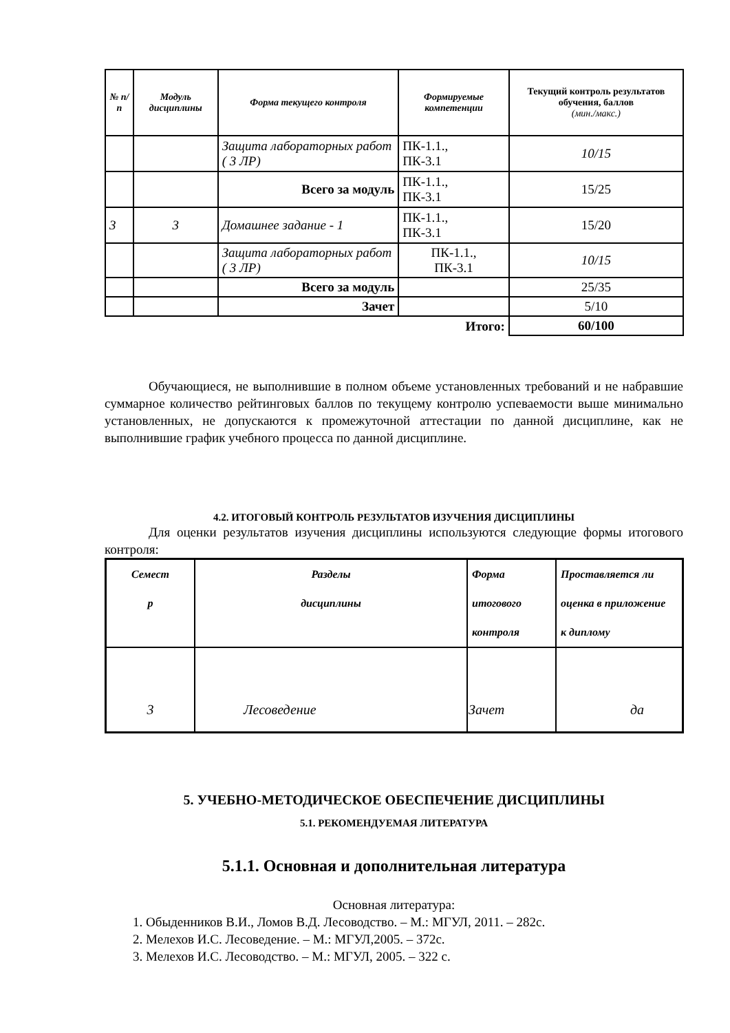| № п/п | Модуль дисциплины | Форма текущего контроля | Формируемые компетенции | Текущий контроль результатов обучения, баллов (мин./макс.) |
| --- | --- | --- | --- | --- |
| | | Защита лабораторных работ ( 3 ЛР) | ПК-1.1., ПК-3.1 | 10/15 |
| | | Всего за модуль | ПК-1.1., ПК-3.1 | 15/25 |
| 3 | 3 | Домашнее задание - 1 | ПК-1.1., ПК-3.1 | 15/20 |
| | | Защита лабораторных работ ( 3 ЛР) | ПК-1.1., ПК-3.1 | 10/15 |
| | | Всего за модуль | | 25/35 |
| | | Зачет | | 5/10 |
| Итого: | | | | 60/100 |
Обучающиеся, не выполнившие в полном объеме установленных требований и не набравшие суммарное количество рейтинговых баллов по текущему контролю успеваемости выше минимально установленных, не допускаются к промежуточной аттестации по данной дисциплине, как не выполнившие график учебного процесса по данной дисциплине.
4.2. ИТОГОВЫЙ КОНТРОЛЬ РЕЗУЛЬТАТОВ ИЗУЧЕНИЯ ДИСЦИПЛИНЫ
Для оценки результатов изучения дисциплины используются следующие формы итогового контроля:
| Семест р | Разделы дисциплины | Форма итогового контроля | Проставляется ли оценка в приложение к диплому |
| 3 | Лесоведение | Зачет | да |
5. УЧЕБНО-МЕТОДИЧЕСКОЕ ОБЕСПЕЧЕНИЕ ДИСЦИПЛИНЫ
5.1. РЕКОМЕНДУЕМАЯ ЛИТЕРАТУРА
5.1.1. Основная и дополнительная литература
Основная литература:
1. Обыденников В.И., Ломов В.Д. Лесоводство. – М.: МГУЛ, 2011. – 282с.
2. Мелехов И.С. Лесоведение. – М.: МГУЛ,2005. – 372с.
3. Мелехов И.С. Лесоводство. – М.: МГУЛ, 2005. – 322 с.